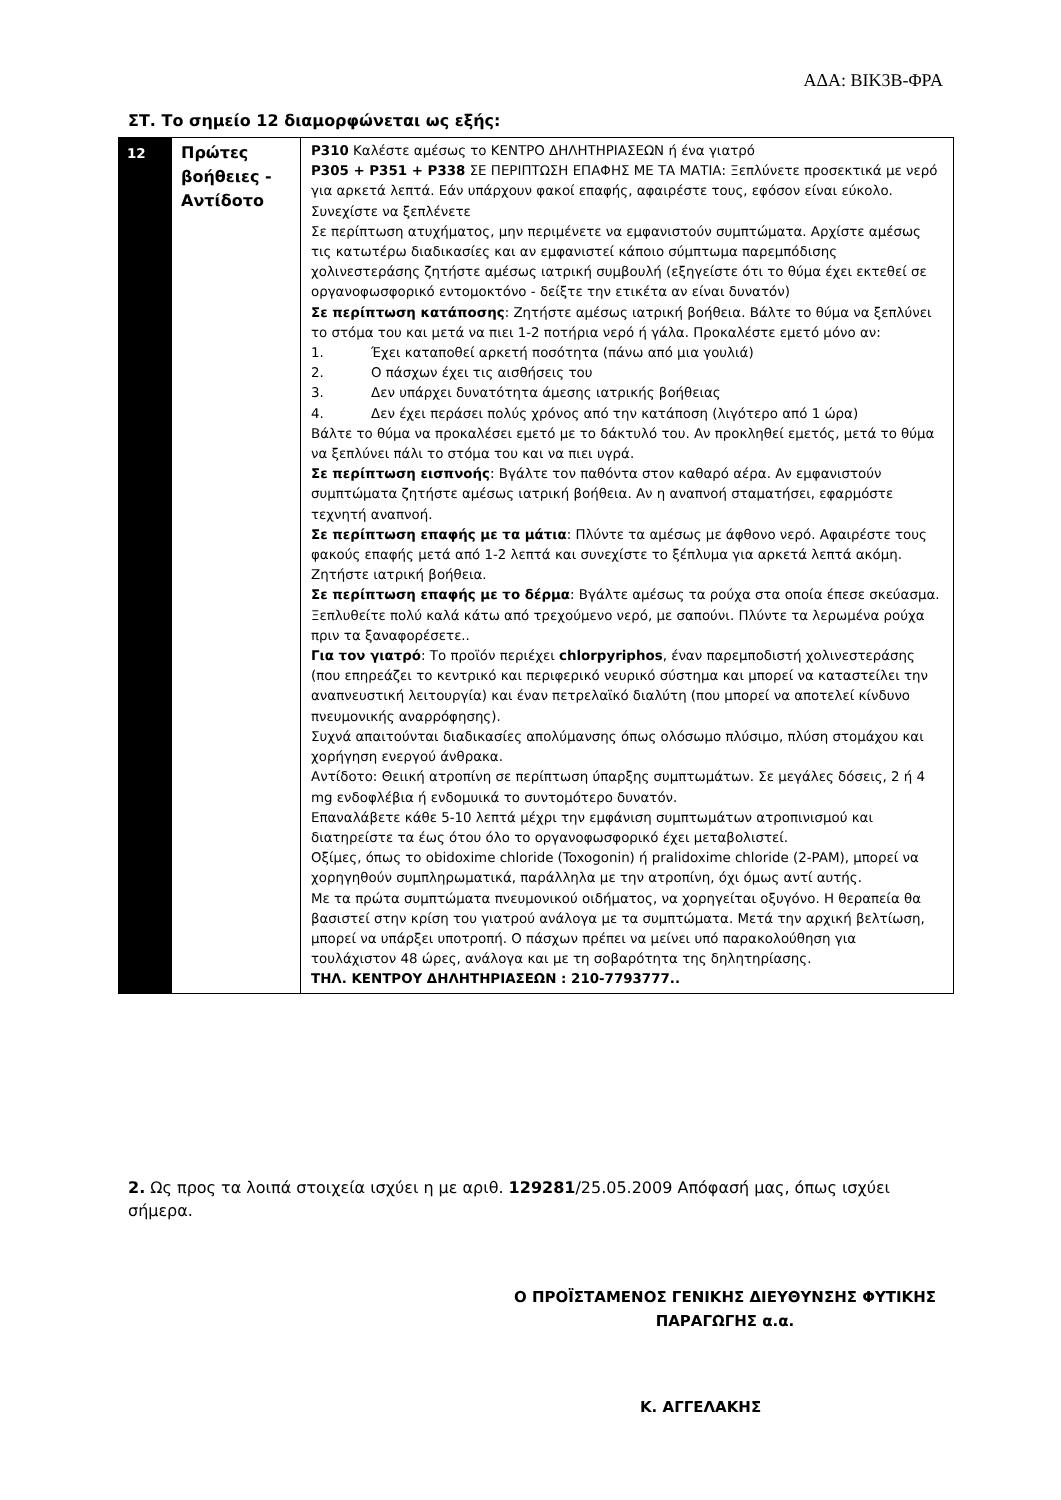ΑΔΑ: ΒΙΚ3Β-ΦΡΑ
ΣΤ. Το σημείο 12 διαμορφώνεται ως εξής:
| 12 | Πρώτες βοήθειες - Αντίδοτο | P310 Καλέστε αμέσως το ΚΕΝΤΡΟ ΔΗΛΗΤΗΡΙΑΣΕΩΝ ή ένα γιατρό P305 + P351 + P338 ΣΕ ΠΕΡΙΠΤΩΣΗ ΕΠΑΦΗΣ ΜΕ ΤΑ ΜΑΤΙΑ: Ξεπλύνετε προσεκτικά με νερό για αρκετά λεπτά. Εάν υπάρχουν φακοί επαφής, αφαιρέστε τους, εφόσον είναι εύκολο. Συνεχίστε να ξεπλένετε Σε περίπτωση ατυχήματος, μην περιμένετε να εμφανιστούν συμπτώματα. Αρχίστε αμέσως τις κατωτέρω διαδικασίες και αν εμφανιστεί κάποιο σύμπτωμα παρεμπόδισης χολινεστεράσης ζητήστε αμέσως ιατρική συμβουλή (εξηγείστε ότι το θύμα έχει εκτεθεί σε οργανοφωσφορικό εντομοκτόνο - δείξτε την ετικέτα αν είναι δυνατόν) Σε περίπτωση κατάποσης : Ζητήστε αμέσως ιατρική βοήθεια. Βάλτε το θύμα να ξεπλύνει το στόμα του και μετά να πιει 1-2 ποτήρια νερό ή γάλα. Προκαλέστε εμετό μόνο αν: 1. Έχει καταποθεί αρκετή ποσότητα (πάνω από μια γουλιά) 2. Ο πάσχων έχει τις αισθήσεις του 3. Δεν υπάρχει δυνατότητα άμεσης ιατρικής βοήθειας 4. Δεν έχει περάσει πολύς χρόνος από την κατάποση (λιγότερο από 1 ώρα) Βάλτε το θύμα να προκαλέσει εμετό με το δάκτυλό του. Αν προκληθεί εμετός, μετά το θύμα να ξεπλύνει πάλι το στόμα του και να πιει υγρά. Σε περίπτωση εισπνοής : Βγάλτε τον παθόντα στον καθαρό αέρα. Αν εμφανιστούν συμπτώματα ζητήστε αμέσως ιατρική βοήθεια. Αν η αναπνοή σταματήσει, εφαρμόστε τεχνητή αναπνοή. Σε περίπτωση επαφής με τα μάτια : Πλύντε τα αμέσως με άφθονο νερό. Αφαιρέστε τους φακούς επαφής μετά από 1-2 λεπτά και συνεχίστε το ξέπλυμα για αρκετά λεπτά ακόμη. Ζητήστε ιατρική βοήθεια. Σε περίπτωση επαφής με το δέρμα : Βγάλτε αμέσως τα ρούχα στα οποία έπεσε σκεύασμα. Ξεπλυθείτε πολύ καλά κάτω από τρεχούμενο νερό, με σαπούνι. Πλύντε τα λερωμένα ρούχα πριν τα ξαναφορέσετε.. Για τον γιατρό : Το προϊόν περιέχει chlorpyriphos , έναν παρεμποδιστή χολινεστεράσης (που επηρεάζει το κεντρικό και περιφερικό νευρικό σύστημα και μπορεί να καταστείλει την αναπνευστική λειτουργία) και έναν πετρελαϊκό διαλύτη (που μπορεί να αποτελεί κίνδυνο πνευμονικής αναρρόφησης). Συχνά απαιτούνται διαδικασίες απολύμανσης όπως ολόσωμο πλύσιμο, πλύση στομάχου και χορήγηση ενεργού άνθρακα. Αντίδοτο: Θειική ατροπίνη σε περίπτωση ύπαρξης συμπτωμάτων. Σε μεγάλες δόσεις, 2 ή 4 mg ενδοφλέβια ή ενδομυικά το συντομότερο δυνατόν. Επαναλάβετε κάθε 5-10 λεπτά μέχρι την εμφάνιση συμπτωμάτων ατροπινισμού και διατηρείστε τα έως ότου όλο το οργανοφωσφορικό έχει μεταβολιστεί. Οξίμες, όπως το obidoxime chloride (Toxogonin) ή pralidoxime chloride (2-PAM), μπορεί να χορηγηθούν συμπληρωματικά, παράλληλα με την ατροπίνη, όχι όμως αντί αυτής. Με τα πρώτα συμπτώματα πνευμονικού οιδήματος, να χορηγείται οξυγόνο. Η θεραπεία θα βασιστεί στην κρίση του γιατρού ανάλογα με τα συμπτώματα. Μετά την αρχική βελτίωση, μπορεί να υπάρξει υποτροπή. Ο πάσχων πρέπει να μείνει υπό παρακολούθηση για τουλάχιστον 48 ώρες, ανάλογα και με τη σοβαρότητα της δηλητηρίασης. ΤΗΛ. ΚΕΝΤΡΟΥ ΔΗΛΗΤΗΡΙΑΣΕΩΝ : 210-7793777.. |
2. Ως προς τα λοιπά στοιχεία ισχύει η με αριθ. 129281/25.05.2009 Απόφασή μας, όπως ισχύει σήμερα.
Ο ΠΡΟΪΣΤΑΜΕΝΟΣ ΓΕΝΙΚΗΣ ΔΙΕΥΘΥΝΣΗΣ ΦΥΤΙΚΗΣ ΠΑΡΑΓΩΓΗΣ α.α.
Κ. ΑΓΓΕΛΑΚΗΣ